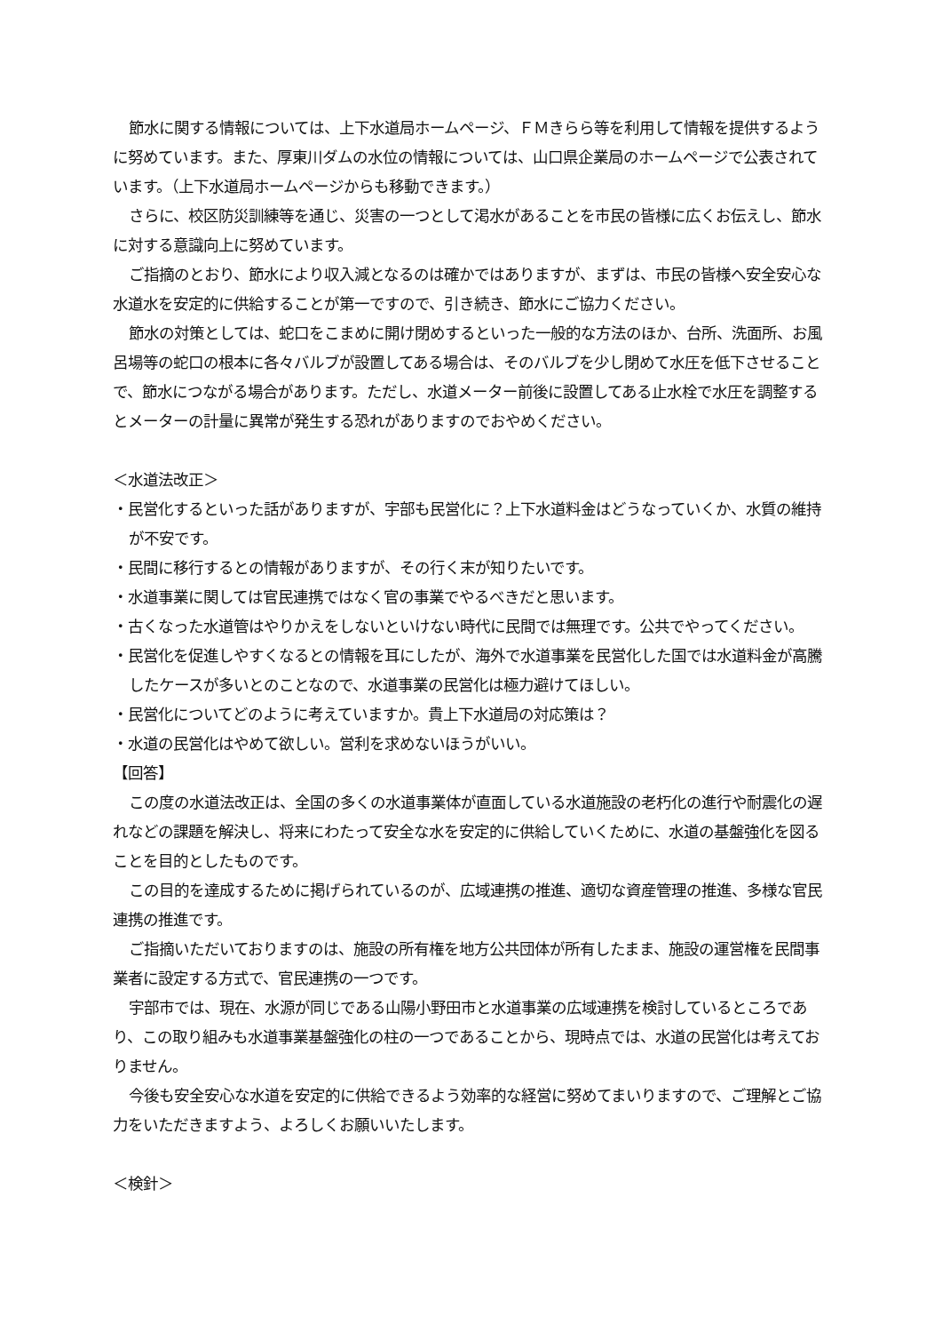節水に関する情報については、上下水道局ホームページ、ＦＭきらら等を利用して情報を提供するように努めています。また、厚東川ダムの水位の情報については、山口県企業局のホームページで公表されています。（上下水道局ホームページからも移動できます。）
さらに、校区防災訓練等を通じ、災害の一つとして渇水があることを市民の皆様に広くお伝えし、節水に対する意識向上に努めています。
ご指摘のとおり、節水により収入減となるのは確かではありますが、まずは、市民の皆様へ安全安心な水道水を安定的に供給することが第一ですので、引き続き、節水にご協力ください。
節水の対策としては、蛇口をこまめに開け閉めするといった一般的な方法のほか、台所、洗面所、お風呂場等の蛇口の根本に各々バルブが設置してある場合は、そのバルブを少し閉めて水圧を低下させることで、節水につながる場合があります。ただし、水道メーター前後に設置してある止水栓で水圧を調整するとメーターの計量に異常が発生する恐れがありますのでおやめください。
＜水道法改正＞
・民営化するといった話がありますが、宇部も民営化に？上下水道料金はどうなっていくか、水質の維持が不安です。
・民間に移行するとの情報がありますが、その行く末が知りたいです。
・水道事業に関しては官民連携ではなく官の事業でやるべきだと思います。
・古くなった水道管はやりかえをしないといけない時代に民間では無理です。公共でやってください。
・民営化を促進しやすくなるとの情報を耳にしたが、海外で水道事業を民営化した国では水道料金が高騰したケースが多いとのことなので、水道事業の民営化は極力避けてほしい。
・民営化についてどのように考えていますか。貴上下水道局の対応策は？
・水道の民営化はやめて欲しい。営利を求めないほうがいい。
【回答】
この度の水道法改正は、全国の多くの水道事業体が直面している水道施設の老朽化の進行や耐震化の遅れなどの課題を解決し、将来にわたって安全な水を安定的に供給していくために、水道の基盤強化を図ることを目的としたものです。
この目的を達成するために掲げられているのが、広域連携の推進、適切な資産管理の推進、多様な官民連携の推進です。
ご指摘いただいておりますのは、施設の所有権を地方公共団体が所有したまま、施設の運営権を民間事業者に設定する方式で、官民連携の一つです。
宇部市では、現在、水源が同じである山陽小野田市と水道事業の広域連携を検討しているところであり、この取り組みも水道事業基盤強化の柱の一つであることから、現時点では、水道の民営化は考えておりません。
今後も安全安心な水道を安定的に供給できるよう効率的な経営に努めてまいりますので、ご理解とご協力をいただきますよう、よろしくお願いいたします。
＜検針＞